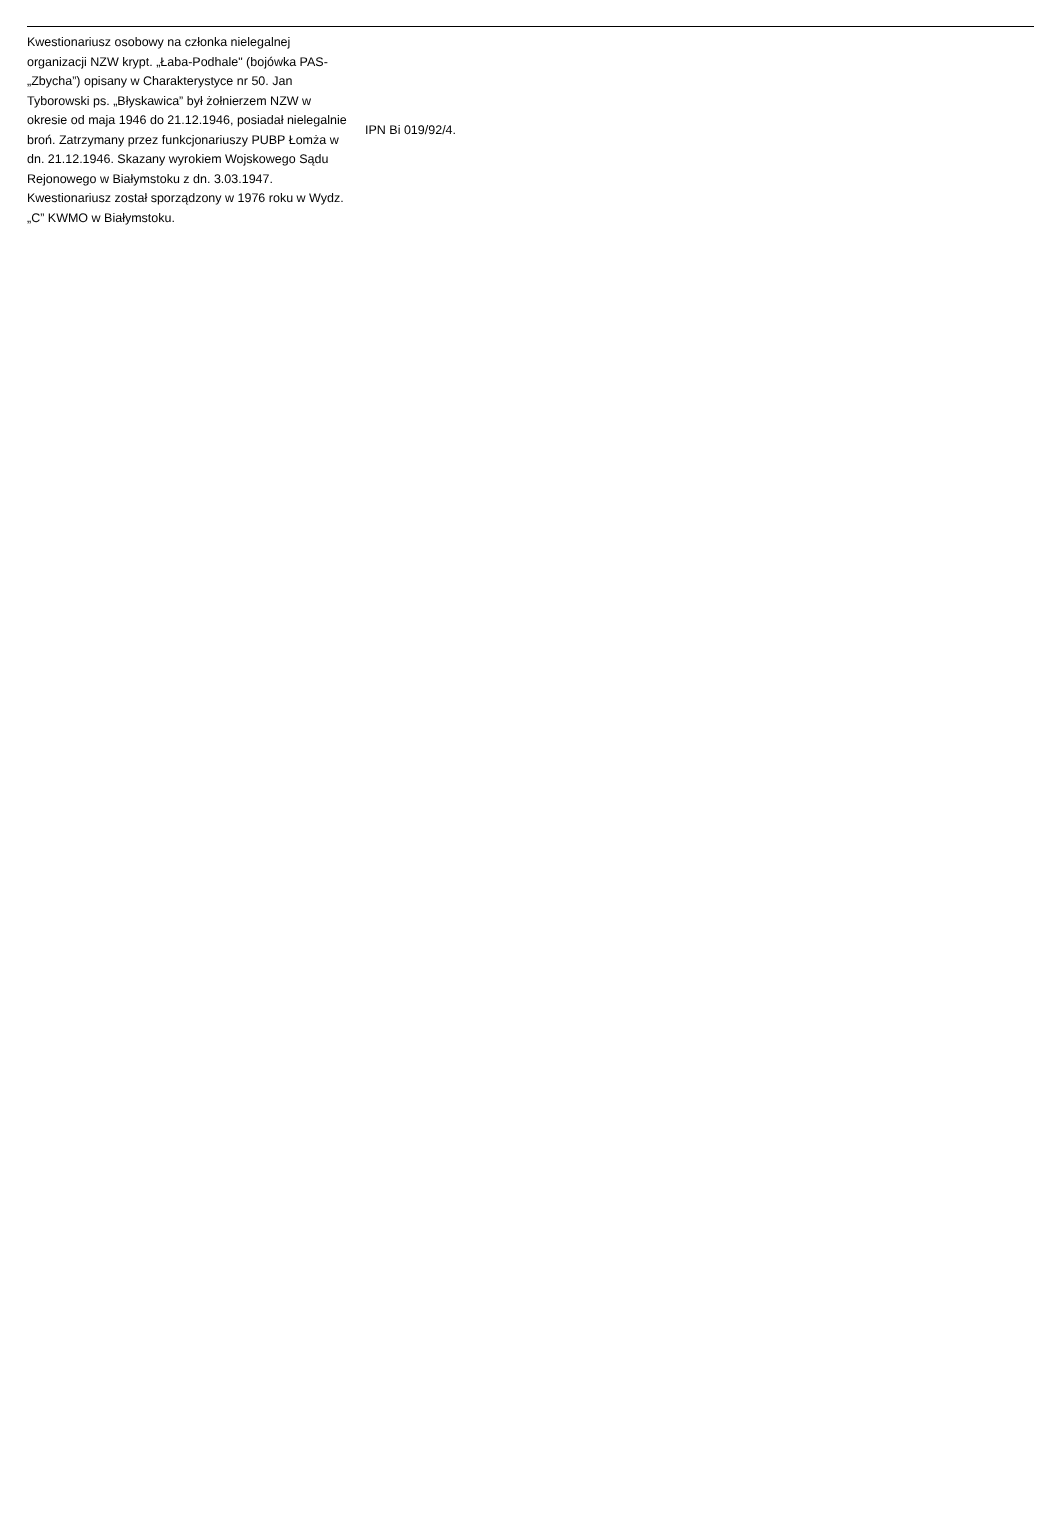| Kwestionariusz osobowy na członka nielegalnej organizacji NZW krypt. „Łaba-Podhale" (bojówka PAS- „Zbycha”) opisany w Charakterystyce nr 50. Jan Tyborowski ps. „Błyskawica” był żołnierzem NZW w okresie od maja 1946 do 21.12.1946, posiadał nielegalnie broń. Zatrzymany przez funkcjonariuszy PUBP Łomża w dn. 21.12.1946. Skazany wyrokiem Wojskowego Sądu Rejonowego w Białymstoku z dn. 3.03.1947. Kwestionariusz został sporządzony w 1976 roku w Wydz. „C” KWMO w Białymstoku. | IPN Bi 019/92/4. |